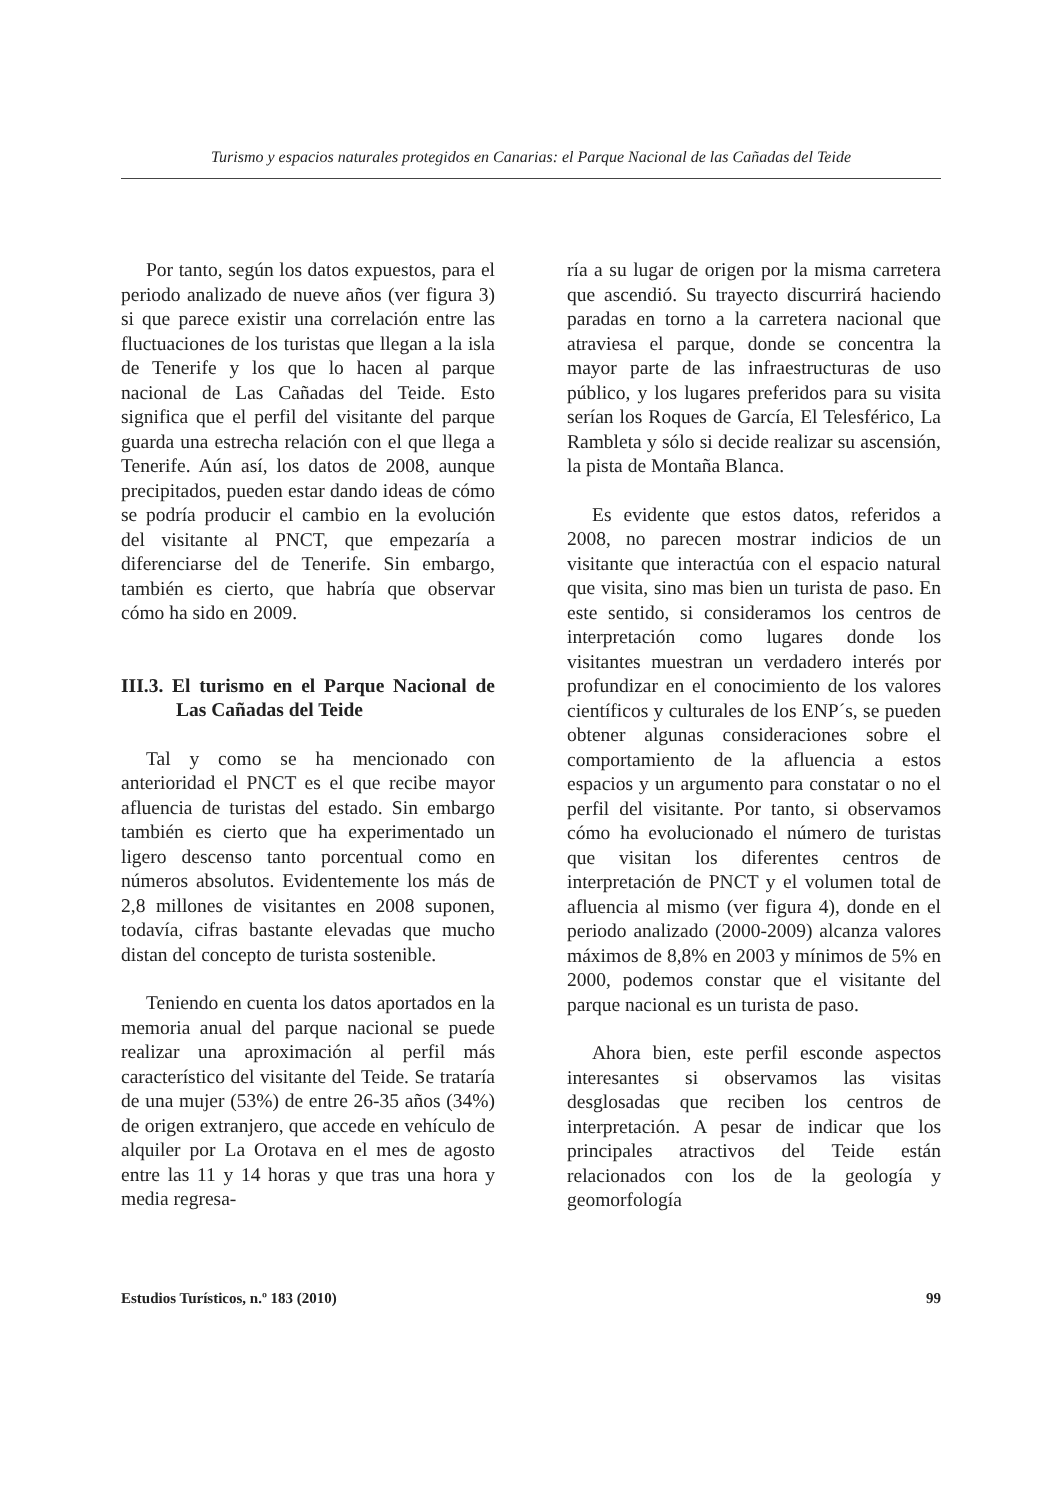Turismo y espacios naturales protegidos en Canarias: el Parque Nacional de las Cañadas del Teide
Por tanto, según los datos expuestos, para el periodo analizado de nueve años (ver figura 3) si que parece existir una correlación entre las fluctuaciones de los turistas que llegan a la isla de Tenerife y los que lo hacen al parque nacional de Las Cañadas del Teide. Esto significa que el perfil del visitante del parque guarda una estrecha relación con el que llega a Tenerife. Aún así, los datos de 2008, aunque precipitados, pueden estar dando ideas de cómo se podría producir el cambio en la evolución del visitante al PNCT, que empezaría a diferenciarse del de Tenerife. Sin embargo, también es cierto, que habría que observar cómo ha sido en 2009.
III.3. El turismo en el Parque Nacional de Las Cañadas del Teide
Tal y como se ha mencionado con anterioridad el PNCT es el que recibe mayor afluencia de turistas del estado. Sin embargo también es cierto que ha experimentado un ligero descenso tanto porcentual como en números absolutos. Evidentemente los más de 2,8 millones de visitantes en 2008 suponen, todavía, cifras bastante elevadas que mucho distan del concepto de turista sostenible.
Teniendo en cuenta los datos aportados en la memoria anual del parque nacional se puede realizar una aproximación al perfil más característico del visitante del Teide. Se trataría de una mujer (53%) de entre 26-35 años (34%) de origen extranjero, que accede en vehículo de alquiler por La Orotava en el mes de agosto entre las 11 y 14 horas y que tras una hora y media regresa-
ría a su lugar de origen por la misma carretera que ascendió. Su trayecto discurrirá haciendo paradas en torno a la carretera nacional que atraviesa el parque, donde se concentra la mayor parte de las infraestructuras de uso público, y los lugares preferidos para su visita serían los Roques de García, El Telesférico, La Rambleta y sólo si decide realizar su ascensión, la pista de Montaña Blanca.
Es evidente que estos datos, referidos a 2008, no parecen mostrar indicios de un visitante que interactúa con el espacio natural que visita, sino mas bien un turista de paso. En este sentido, si consideramos los centros de interpretación como lugares donde los visitantes muestran un verdadero interés por profundizar en el conocimiento de los valores científicos y culturales de los ENP´s, se pueden obtener algunas consideraciones sobre el comportamiento de la afluencia a estos espacios y un argumento para constatar o no el perfil del visitante. Por tanto, si observamos cómo ha evolucionado el número de turistas que visitan los diferentes centros de interpretación de PNCT y el volumen total de afluencia al mismo (ver figura 4), donde en el periodo analizado (2000-2009) alcanza valores máximos de 8,8% en 2003 y mínimos de 5% en 2000, podemos constar que el visitante del parque nacional es un turista de paso.
Ahora bien, este perfil esconde aspectos interesantes si observamos las visitas desglosadas que reciben los centros de interpretación. A pesar de indicar que los principales atractivos del Teide están relacionados con los de la geología y geomorfología
Estudios Turísticos, n.º 183 (2010) 99